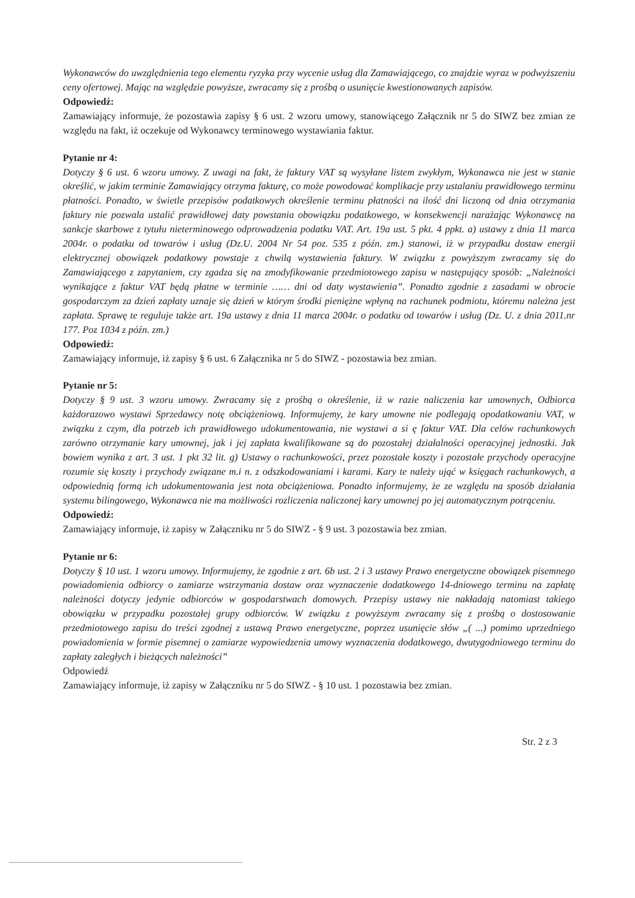Wykonawców do uwzględnienia tego elementu ryzyka przy wycenie usług dla Zamawiającego, co znajdzie wyraz w podwyższeniu ceny ofertowej. Mając na względzie powyższe, zwracamy się z prośbą o usunięcie kwestionowanych zapisów.
Odpowiedź:
Zamawiający informuje, że pozostawia zapisy § 6 ust. 2 wzoru umowy, stanowiącego Załącznik nr 5 do SIWZ bez zmian ze względu na fakt, iż oczekuje od Wykonawcy terminowego wystawiania faktur.
Pytanie nr 4:
Dotyczy § 6 ust. 6 wzoru umowy. Z uwagi na fakt, że faktury VAT są wysyłane listem zwykłym, Wykonawca nie jest w stanie określić, w jakim terminie Zamawiający otrzyma fakturę, co może powodować komplikacje przy ustalaniu prawidłowego terminu płatności. Ponadto, w świetle przepisów podatkowych określenie terminu płatności na ilość dni liczoną od dnia otrzymania faktury nie pozwala ustalić prawidłowej daty powstania obowiązku podatkowego, w konsekwencji narażając Wykonawcę na sankcje skarbowe z tytułu nieterminowego odprowadzenia podatku VAT. Art. 19a ust. 5 pkt. 4 ppkt. a) ustawy z dnia 11 marca 2004r. o podatku od towarów i usług (Dz.U. 2004 Nr 54 poz. 535 z późn. zm.) stanowi, iż w przypadku dostaw energii elektrycznej obowiązek podatkowy powstaje z chwilą wystawienia faktury. W związku z powyższym zwracamy się do Zamawiającego z zapytaniem, czy zgadza się na zmodyfikowanie przedmiotowego zapisu w następujący sposób: „Należności wynikające z faktur VAT będą płatne w terminie …… dni od daty wystawienia”. Ponadto zgodnie z zasadami w obrocie gospodarczym za dzień zapłaty uznaje się dzień w którym środki pieniężne wpłyną na rachunek podmiotu, któremu należna jest zapłata. Sprawę te reguluje także art. 19a ustawy z dnia 11 marca 2004r. o podatku od towarów i usług (Dz. U. z dnia 2011.nr 177. Poz 1034 z późn. zm.)
Odpowiedź:
Zamawiający informuje, iż zapisy § 6 ust. 6 Załącznika nr 5 do SIWZ - pozostawia bez zmian.
Pytanie nr 5:
Dotyczy § 9 ust. 3 wzoru umowy. Zwracamy się z prośbą o określenie, iż w razie naliczenia kar umownych, Odbiorca każdorazowo wystawi Sprzedawcy notę obciążeniową. Informujemy, że kary umowne nie podlegają opodatkowaniu VAT, w związku z czym, dla potrzeb ich prawidłowego udokumentowania, nie wystawi a si ę faktur VAT. Dla celów rachunkowych zarówno otrzymanie kary umownej, jak i jej zapłata kwalifikowane są do pozostałej działalności operacyjnej jednostki. Jak bowiem wynika z art. 3 ust. 1 pkt 32 lit. g) Ustawy o rachunkowości, przez pozostałe koszty i pozostałe przychody operacyjne rozumie się koszty i przychody związane m.i n. z odszkodowaniami i karami. Kary te należy ująć w księgach rachunkowych, a odpowiednią formą ich udokumentowania jest nota obciążeniowa. Ponadto informujemy, że ze względu na sposób działania systemu bilingowego, Wykonawca nie ma możliwości rozliczenia naliczonej kary umownej po jej automatycznym potrąceniu.
Odpowiedź:
Zamawiający informuje, iż zapisy w Załączniku nr 5 do SIWZ - § 9 ust. 3 pozostawia bez zmian.
Pytanie nr 6:
Dotyczy § 10 ust. 1 wzoru umowy. Informujemy, że zgodnie z art. 6b ust. 2 i 3 ustawy Prawo energetyczne obowiązek pisemnego powiadomienia odbiorcy o zamiarze wstrzymania dostaw oraz wyznaczenie dodatkowego 14-dniowego terminu na zapłatę należności dotyczy jedynie odbiorców w gospodarstwach domowych. Przepisy ustawy nie nakładają natomiast takiego obowiązku w przypadku pozostałej grupy odbiorców. W związku z powyższym zwracamy się z prośbą o dostosowanie przedmiotowego zapisu do treści zgodnej z ustawą Prawo energetyczne, poprzez usunięcie słów „( ...) pomimo uprzedniego powiadomienia w formie pisemnej o zamiarze wypowiedzenia umowy wyznaczenia dodatkowego, dwutygodniowego terminu do zapłaty zaległych i bieżących należności”
Odpowiedź
Zamawiający informuje, iż zapisy w Załączniku nr 5 do SIWZ - § 10 ust. 1 pozostawia bez zmian.
Str. 2 z 3